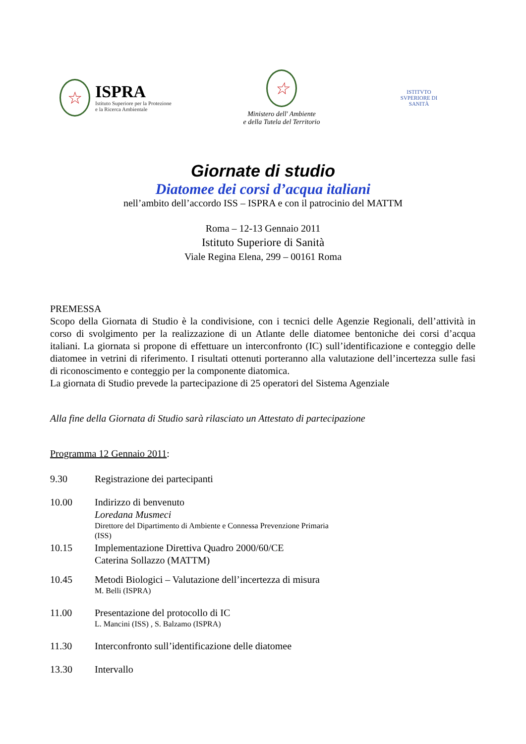☆
ISPRA
Istituto Superiore per la Protezione
e la Ricerca Ambientale
☆
Ministero dell' Ambiente
e della Tutela del Territorio
ISTITVTO SVPERIORE DI SANITÀ
Giornate di studio
Diatomee dei corsi d’acqua italiani
nell’ambito dell’accordo ISS – ISPRA e con il patrocinio del MATTM
Roma – 12-13 Gennaio 2011
Istituto Superiore di Sanità
Viale Regina Elena, 299 – 00161 Roma
PREMESSA
Scopo della Giornata di Studio è la condivisione, con i tecnici delle Agenzie Regionali, dell’attività in corso di svolgimento per la realizzazione di un Atlante delle diatomee bentoniche dei corsi d’acqua italiani. La giornata si propone di effettuare un interconfronto (IC) sull’identificazione e conteggio delle diatomee in vetrini di riferimento. I risultati ottenuti porteranno alla valutazione dell’incertezza sulle fasi di riconoscimento e conteggio per la componente diatomica.
La giornata di Studio prevede la partecipazione di 25 operatori del Sistema Agenziale
Alla fine della Giornata di Studio sarà rilasciato un Attestato di partecipazione
Programma 12 Gennaio 2011:
9.30 Registrazione dei partecipanti
10.00 Indirizzo di benvenuto
Loredana Musmeci
Direttore del Dipartimento di Ambiente e Connessa Prevenzione Primaria
(ISS)
10.15 Implementazione Direttiva Quadro 2000/60/CE
Caterina Sollazzo (MATTM)
10.45 Metodi Biologici – Valutazione dell’incertezza di misura
M. Belli (ISPRA)
11.00 Presentazione del protocollo di IC
L. Mancini (ISS) , S. Balzamo (ISPRA)
11.30 Interconfronto sull’identificazione delle diatomee
13.30 Intervallo